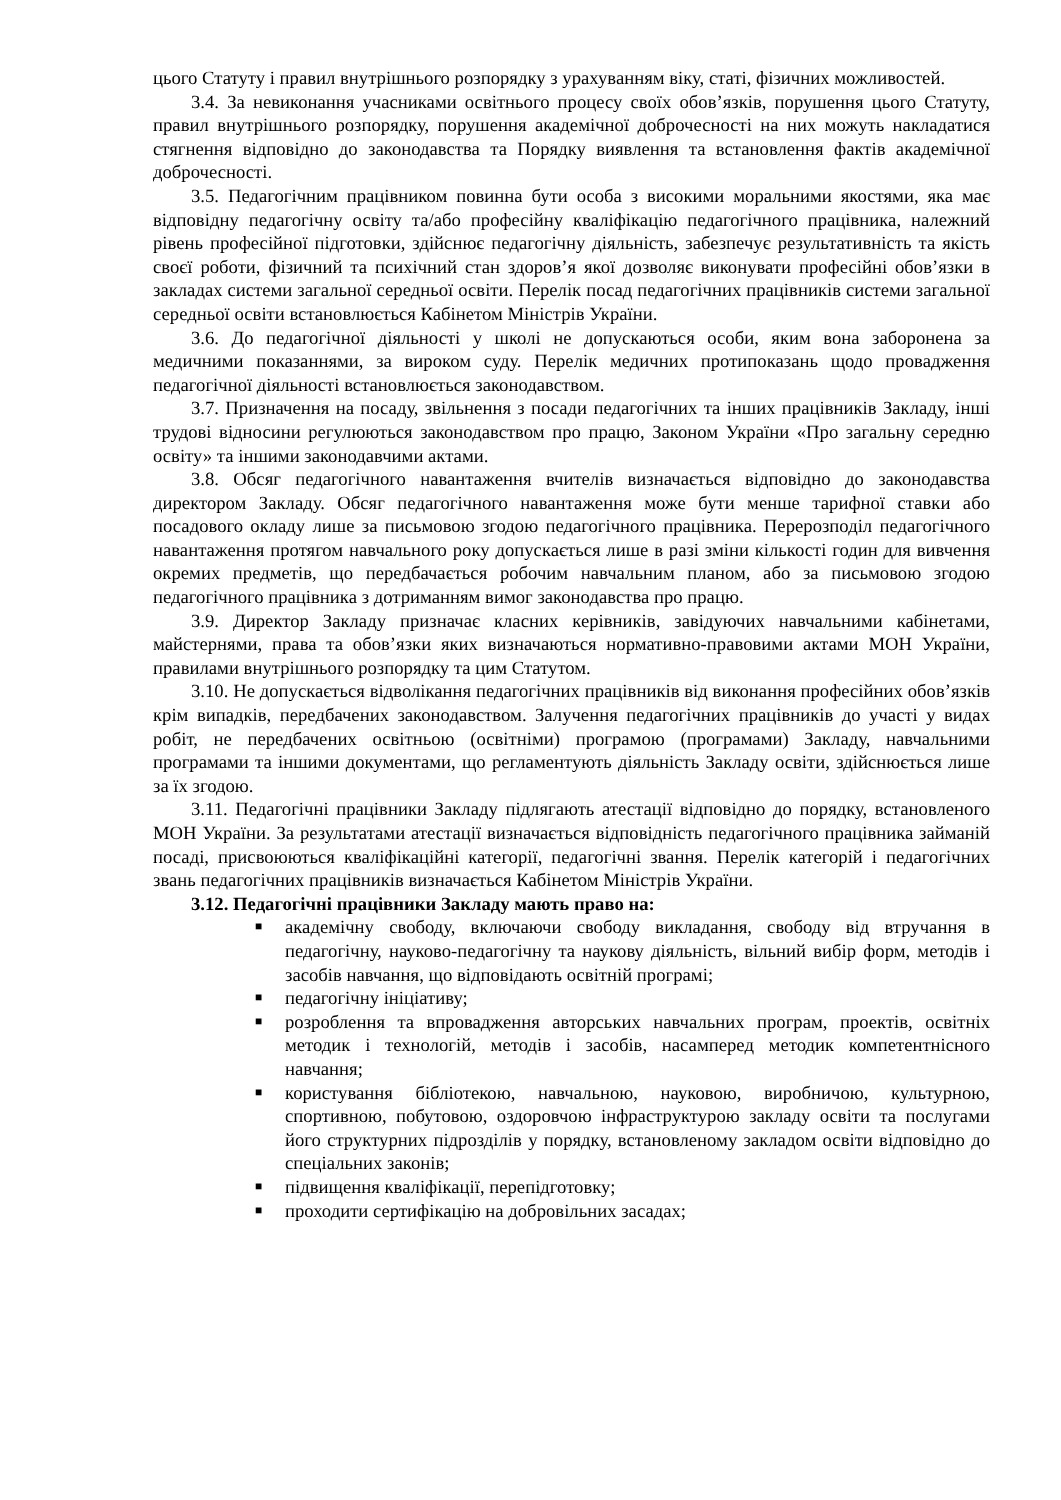цього Статуту і правил внутрішнього розпорядку з урахуванням віку, статі, фізичних можливостей.
3.4. За невиконання учасниками освітнього процесу своїх обов’язків, порушення цього Статуту, правил внутрішнього розпорядку, порушення академічної доброчесності на них можуть накладатися стягнення відповідно до законодавства та Порядку виявлення та встановлення фактів академічної доброчесності.
3.5. Педагогічним працівником повинна бути особа з високими моральними якостями, яка має відповідну педагогічну освіту та/або професійну кваліфікацію педагогічного працівника, належний рівень професійної підготовки, здійснює педагогічну діяльність, забезпечує результативність та якість своєї роботи, фізичний та психічний стан здоров’я якої дозволяє виконувати професійні обов’язки в закладах системи загальної середньої освіти. Перелік посад педагогічних працівників системи загальної середньої освіти встановлюється Кабінетом Міністрів України.
3.6. До педагогічної діяльності у школі не допускаються особи, яким вона заборонена за медичними показаннями, за вироком суду. Перелік медичних протипоказань щодо провадження педагогічної діяльності встановлюється законодавством.
3.7. Призначення на посаду, звільнення з посади педагогічних та інших працівників Закладу, інші трудові відносини регулюються законодавством про працю, Законом України «Про загальну середню освіту» та іншими законодавчими актами.
3.8. Обсяг педагогічного навантаження вчителів визначається відповідно до законодавства директором Закладу. Обсяг педагогічного навантаження може бути менше тарифної ставки або посадового окладу лише за письмовою згодою педагогічного працівника. Перерозподіл педагогічного навантаження протягом навчального року допускається лише в разі зміни кількості годин для вивчення окремих предметів, що передбачається робочим навчальним планом, або за письмовою згодою педагогічного працівника з дотриманням вимог законодавства про працю.
3.9. Директор Закладу призначає класних керівників, завідуючих навчальними кабінетами, майстернями, права та обов’язки яких визначаються нормативно-правовими актами МОН України, правилами внутрішнього розпорядку та цим Статутом.
3.10. Не допускається відволікання педагогічних працівників від виконання професійних обов’язків крім випадків, передбачених законодавством. Залучення педагогічних працівників до участі у видах робіт, не передбачених освітньою (освітніми) програмою (програмами) Закладу, навчальними програмами та іншими документами, що регламентують діяльність Закладу освіти, здійснюється лише за їх згодою.
3.11. Педагогічні працівники Закладу підлягають атестації відповідно до порядку, встановленого МОН України. За результатами атестації визначається відповідність педагогічного працівника займаній посаді, присвоюються кваліфікаційні категорії, педагогічні звання. Перелік категорій і педагогічних звань педагогічних працівників визначається Кабінетом Міністрів України.
3.12. Педагогічні працівники Закладу мають право на:
■ академічну свободу, включаючи свободу викладання, свободу від втручання в педагогічну, науково-педагогічну та наукову діяльність, вільний вибір форм, методів і засобів навчання, що відповідають освітній програмі;
■ педагогічну ініціативу;
■ розроблення та впровадження авторських навчальних програм, проектів, освітніх методик і технологій, методів і засобів, насамперед методик компетентнісного навчання;
■ користування бібліотекою, навчальною, науковою, виробничою, культурною, спортивною, побутовою, оздоровчою інфраструктурою закладу освіти та послугами його структурних підрозділів у порядку, встановленому закладом освіти відповідно до спеціальних законів;
■ підвищення кваліфікації, перепідготовку;
■ проходити сертифікацію на добровільних засадах;